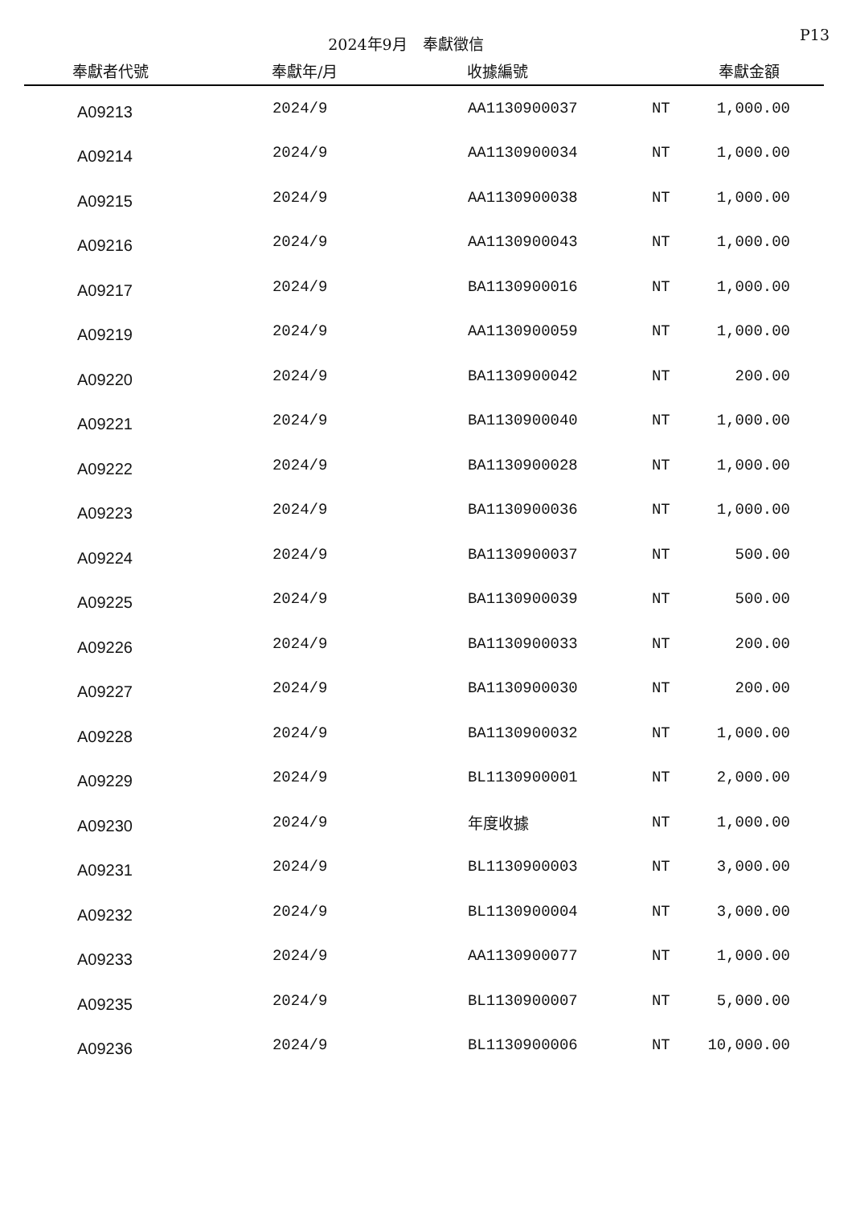2024年9月　奉獻徵信
P13
| 奉獻者代號 | 奉獻年/月 | 收據編號 | | 奉獻金額 |
| --- | --- | --- | --- | --- |
| A09213 | 2024/9 | AA1130900037 | NT | 1,000.00 |
| A09214 | 2024/9 | AA1130900034 | NT | 1,000.00 |
| A09215 | 2024/9 | AA1130900038 | NT | 1,000.00 |
| A09216 | 2024/9 | AA1130900043 | NT | 1,000.00 |
| A09217 | 2024/9 | BA1130900016 | NT | 1,000.00 |
| A09219 | 2024/9 | AA1130900059 | NT | 1,000.00 |
| A09220 | 2024/9 | BA1130900042 | NT | 200.00 |
| A09221 | 2024/9 | BA1130900040 | NT | 1,000.00 |
| A09222 | 2024/9 | BA1130900028 | NT | 1,000.00 |
| A09223 | 2024/9 | BA1130900036 | NT | 1,000.00 |
| A09224 | 2024/9 | BA1130900037 | NT | 500.00 |
| A09225 | 2024/9 | BA1130900039 | NT | 500.00 |
| A09226 | 2024/9 | BA1130900033 | NT | 200.00 |
| A09227 | 2024/9 | BA1130900030 | NT | 200.00 |
| A09228 | 2024/9 | BA1130900032 | NT | 1,000.00 |
| A09229 | 2024/9 | BL1130900001 | NT | 2,000.00 |
| A09230 | 2024/9 | 年度收據 | NT | 1,000.00 |
| A09231 | 2024/9 | BL1130900003 | NT | 3,000.00 |
| A09232 | 2024/9 | BL1130900004 | NT | 3,000.00 |
| A09233 | 2024/9 | AA1130900077 | NT | 1,000.00 |
| A09235 | 2024/9 | BL1130900007 | NT | 5,000.00 |
| A09236 | 2024/9 | BL1130900006 | NT | 10,000.00 |